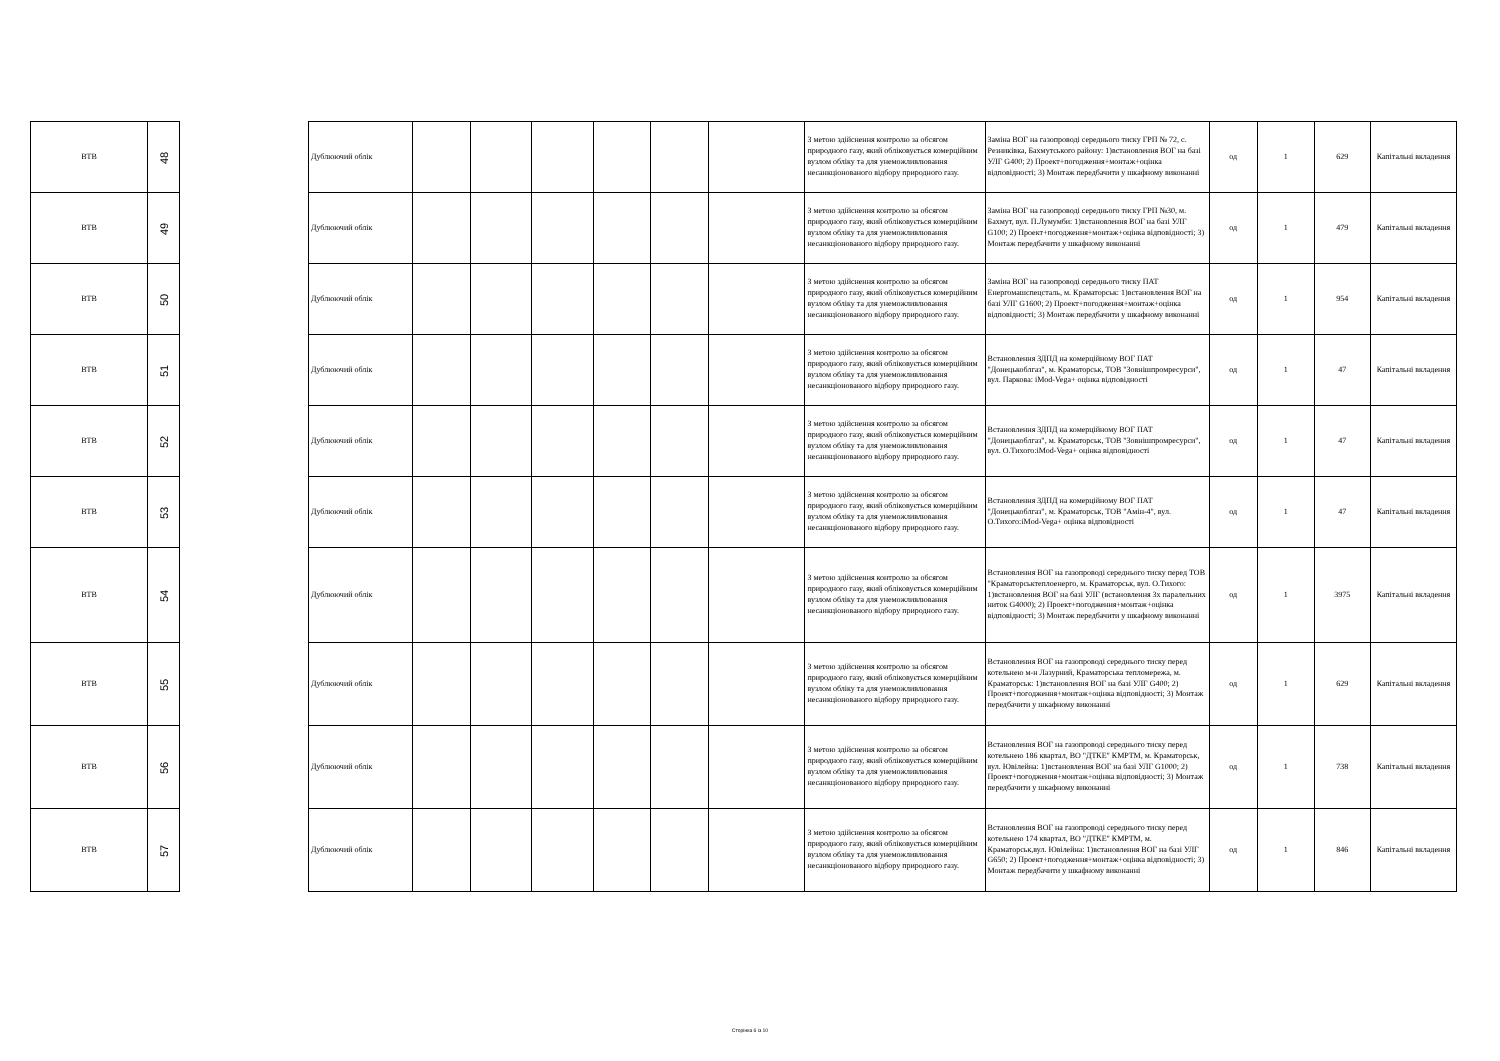| ВТВ | 48 |
| ВТВ | 49 |
| ВТВ | 50 |
| ВТВ | 51 |
| ВТВ | 52 |
| ВТВ | 53 |
| ВТВ | 54 |
| ВТВ | 55 |
| ВТВ | 56 |
| ВТВ | 57 |
| Дублюючий облік | | | | | | | З метою здійснення контролю за обсягом природного газу, який обліковується комерційним вузлом обліку та для унеможливлювання несанкціонованого відбору природного газу. | Заміна ВОГ на газопроводі середнього тиску ГРП № 72, с. Резниківка, Бахмутського району: 1)встановлення ВОГ на базі УЛГ G400; 2) Проект+погодження+монтаж+оцінка відповідності; 3) Монтаж передбачити у шкафному виконанні | од | 1 | 629 | Капітальні вкладення |
| Дублюючий облік | | | | | | | З метою здійснення контролю за обсягом природного газу, який обліковується комерційним вузлом обліку та для унеможливлювання несанкціонованого відбору природного газу. | Заміна ВОГ на газопроводі середнього тиску ГРП №30, м. Бахмут, вул. П.Лумумби: 1)встановлення ВОГ на базі УЛГ G100; 2) Проект+погодження+монтаж+оцінка відповідності; 3) Монтаж передбачити у шкафному виконанні | од | 1 | 479 | Капітальні вкладення |
| Дублюючий облік | | | | | | | З метою здійснення контролю за обсягом природного газу, який обліковується комерційним вузлом обліку та для унеможливлювання несанкціонованого відбору природного газу. | Заміна ВОГ на газопроводі середнього тиску ПАТ Енергомашспецсталь, м. Краматорськ: 1)встановлення ВОГ на базі УЛГ G1600; 2) Проект+погодження+монтаж+оцінка відповідності; 3) Монтаж передбачити у шкафному виконанні | од | 1 | 954 | Капітальні вкладення |
| Дублюючий облік | | | | | | | З метою здійснення контролю за обсягом природного газу, який обліковується комерційним вузлом обліку та для унеможливлювання несанкціонованого відбору природного газу. | Встановлення ЗДПД на комерційному ВОГ ПАТ "Донецькоблгаз", м. Краматорськ, ТОВ "Зовнішпромресурси", вул. Паркова: iMod-Vega+ оцінка відповідності | од | 1 | 47 | Капітальні вкладення |
| Дублюючий облік | | | | | | | З метою здійснення контролю за обсягом природного газу, який обліковується комерційним вузлом обліку та для унеможливлювання несанкціонованого відбору природного газу. | Встановлення ЗДПД на комерційному ВОГ ПАТ "Донецькоблгаз", м. Краматорськ, ТОВ "Зовнішпромресурси", вул. О.Тихого:iMod-Vega+ оцінка відповідності | од | 1 | 47 | Капітальні вкладення |
| Дублюючий облік | | | | | | | З метою здійснення контролю за обсягом природного газу, який обліковується комерційним вузлом обліку та для унеможливлювання несанкціонованого відбору природного газу. | Встановлення ЗДПД на комерційному ВОГ ПАТ "Донецькоблгаз", м. Краматорськ, ТОВ "Амін-4", вул. О.Тихого:iMod-Vega+ оцінка відповідності | од | 1 | 47 | Капітальні вкладення |
| Дублюючий облік | | | | | | | З метою здійснення контролю за обсягом природного газу, який обліковується комерційним вузлом обліку та для унеможливлювання несанкціонованого відбору природного газу. | Встановлення ВОГ на газопроводі середнього тиску перед ТОВ "Краматорськтеплоенерго, м. Краматорськ, вул. О.Тихого: 1)встановлення ВОГ на базі УЛГ (встановлення 3х паралельних ниток G4000); 2) Проект+погодження+монтаж+оцінка відповідності; 3) Монтаж передбачити у шкафному виконанні | од | 1 | 3975 | Капітальні вкладення |
| Дублюючий облік | | | | | | | З метою здійснення контролю за обсягом природного газу, який обліковується комерційним вузлом обліку та для унеможливлювання несанкціонованого відбору природного газу. | Встановлення ВОГ на газопроводі середнього тиску перед котельнею м-н Лазурний, Краматорська тепломережа, м. Краматорськ: 1)встановлення ВОГ на базі УЛГ G400; 2) Проект+погодження+монтаж+оцінка відповідності; 3) Монтаж передбачити у шкафному виконанні | од | 1 | 629 | Капітальні вкладення |
| Дублюючий облік | | | | | | | З метою здійснення контролю за обсягом природного газу, який обліковується комерційним вузлом обліку та для унеможливлювання несанкціонованого відбору природного газу. | Встановлення ВОГ на газопроводі середнього тиску перед котельнею 186 квартал, ВО "ДТКЕ" КМРТМ, м. Краматорськ, вул. Ювілейна: 1)встановлення ВОГ на базі УЛГ G1000; 2) Проект+погодження+монтаж+оцінка відповідності; 3) Монтаж передбачити у шкафному виконанні | од | 1 | 738 | Капітальні вкладення |
| Дублюючий облік | | | | | | | З метою здійснення контролю за обсягом природного газу, який обліковується комерційним вузлом обліку та для унеможливлювання несанкціонованого відбору природного газу. | Встановлення ВОГ на газопроводі середнього тиску перед котельнею 174 квартал, ВО "ДТКЕ" КМРТМ, м. Краматорськ,вул. Ювілейна: 1)встановлення ВОГ на базі УЛГ G650; 2) Проект+погодження+монтаж+оцінка відповідності; 3) Монтаж передбачити у шкафному виконанні | од | 1 | 846 | Капітальні вкладення |
Сторінка 6 із 10